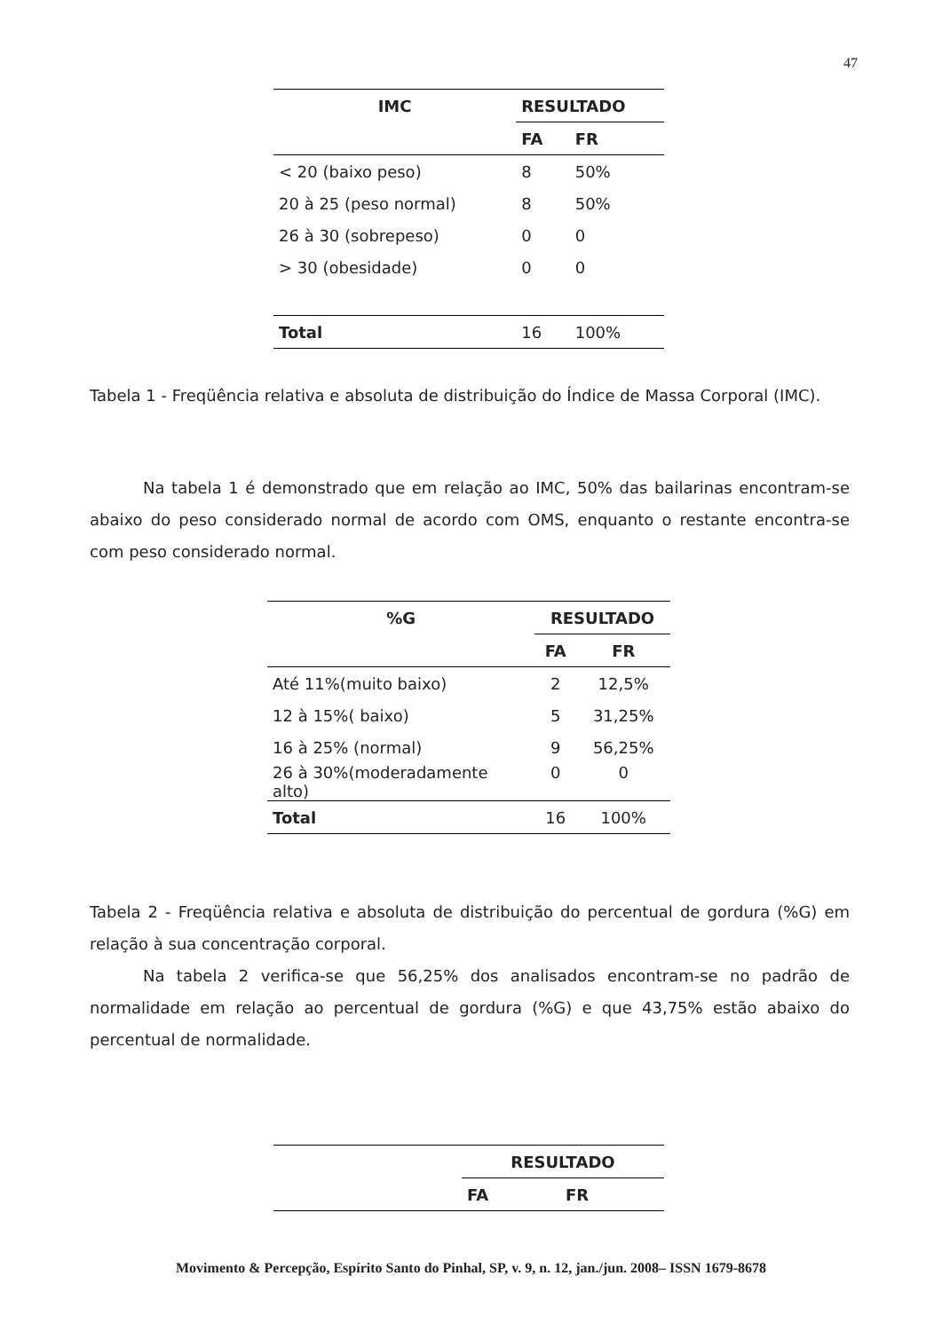47
| IMC | RESULTADO | |
| --- | --- | --- |
| | FA | FR |
| < 20 (baixo peso) | 8 | 50% |
| 20 à 25 (peso normal) | 8 | 50% |
| 26 à 30 (sobrepeso) | 0 | 0 |
| > 30 (obesidade) | 0 | 0 |
| Total | 16 | 100% |
Tabela 1 - Freqüência relativa e absoluta de distribuição do Índice de Massa Corporal (IMC).
Na tabela 1 é demonstrado que em relação ao IMC, 50% das bailarinas encontram-se abaixo do peso considerado normal de acordo com OMS, enquanto o restante encontra-se com peso considerado normal.
| %G | RESULTADO | |
| --- | --- | --- |
| | FA | FR |
| Até 11%(muito baixo) | 2 | 12,5% |
| 12 à 15%( baixo) | 5 | 31,25% |
| 16 à 25% (normal) | 9 | 56,25% |
| 26 à 30%(moderadamente alto) | 0 | 0 |
| Total | 16 | 100% |
Tabela 2 - Freqüência relativa e absoluta de distribuição do percentual de gordura (%G) em relação à sua concentração corporal.
Na tabela 2 verifica-se que 56,25% dos analisados encontram-se no padrão de normalidade em relação ao percentual de gordura (%G) e que 43,75% estão abaixo do percentual de normalidade.
| | RESULTADO | |
| --- | --- | --- |
| | FA | FR |
Movimento & Percepção, Espírito Santo do Pinhal, SP, v. 9, n. 12, jan./jun. 2008– ISSN 1679-8678